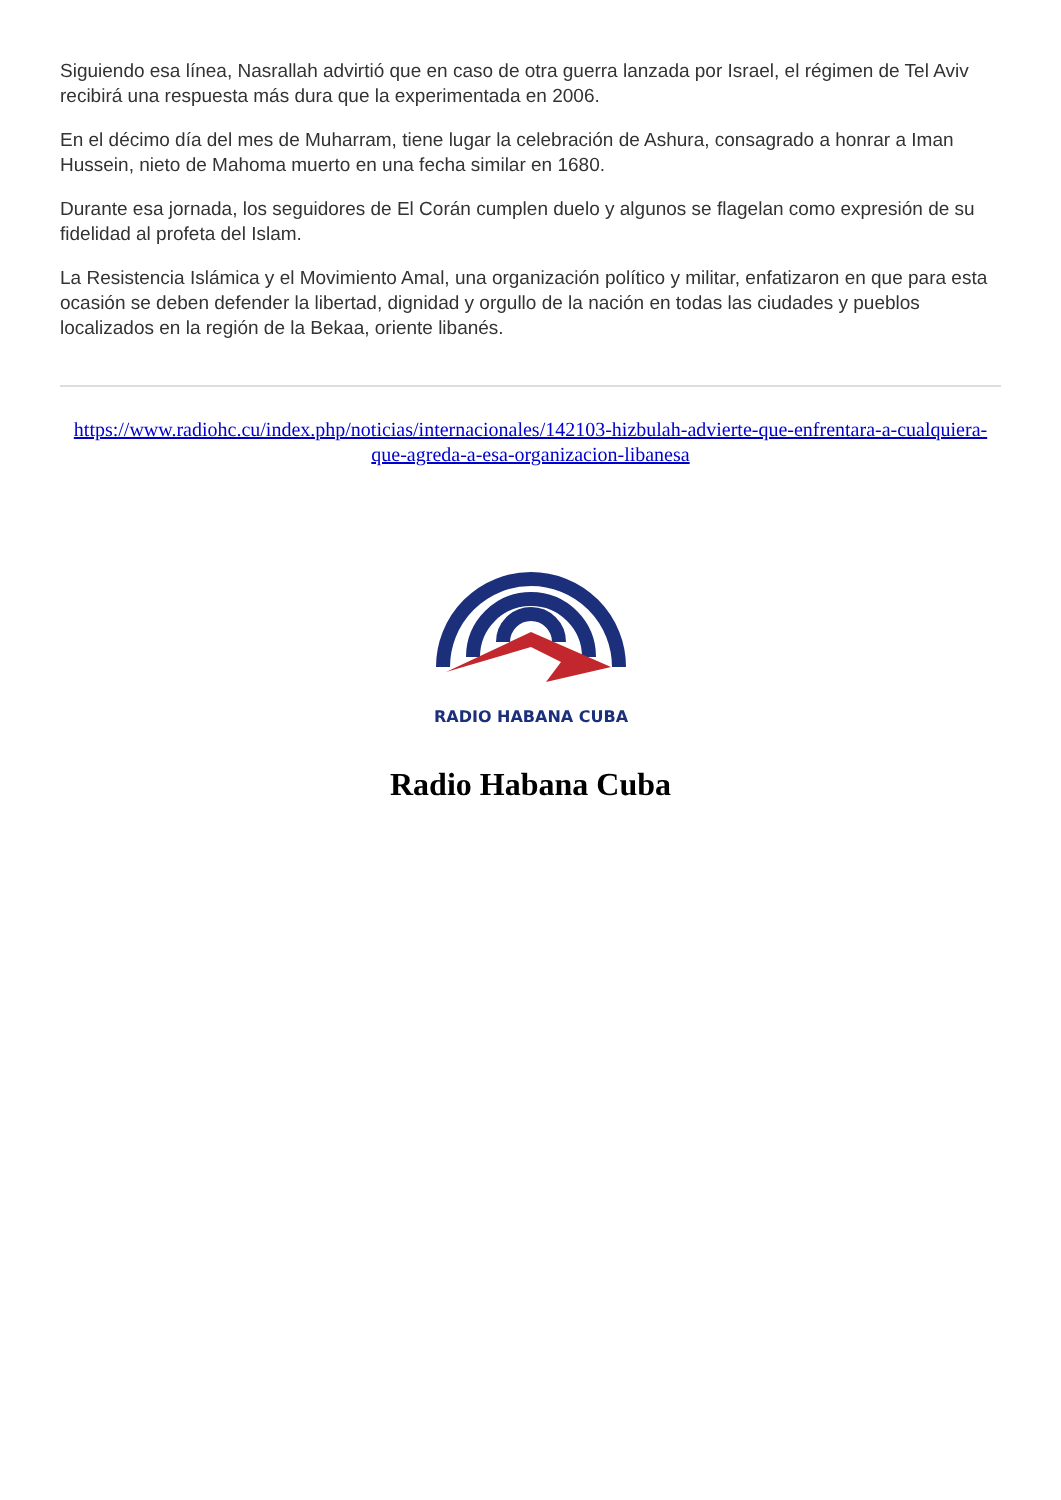Siguiendo esa línea, Nasrallah advirtió que en caso de otra guerra lanzada por Israel, el régimen de Tel Aviv recibirá una respuesta más dura que la experimentada en 2006.
En el décimo día del mes de Muharram, tiene lugar la celebración de Ashura, consagrado a honrar a Iman Hussein, nieto de Mahoma muerto en una fecha similar en 1680.
Durante esa jornada, los seguidores de El Corán cumplen duelo y algunos se flagelan como expresión de su fidelidad al profeta del Islam.
La Resistencia Islámica y el Movimiento Amal, una organización político y militar, enfatizaron en que para esta ocasión se deben defender la libertad, dignidad y orgullo de la nación en todas las ciudades y pueblos localizados en la región de la Bekaa, oriente libanés.
https://www.radiohc.cu/index.php/noticias/internacionales/142103-hizbulah-advierte-que-enfrentara-a-cualquiera-que-agreda-a-esa-organizacion-libanesa
RADIO HABANA CUBA
Radio Habana Cuba